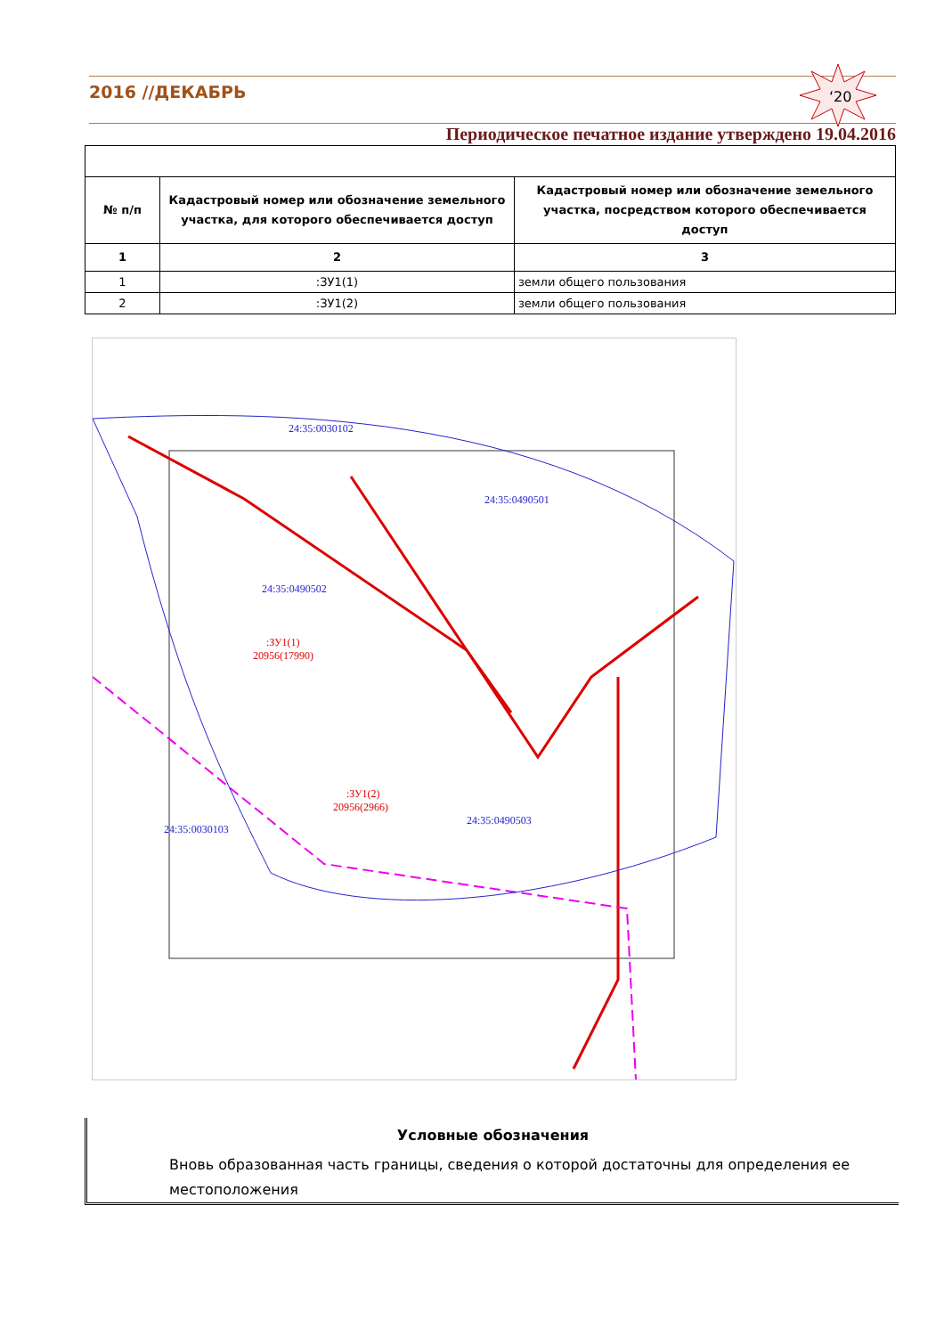2016 //ДЕКАБРЬ
‘20
Периодическое печатное издание утверждено 19.04.2016
| № п/п | Кадастровый номер или обозначение земельного участка, для которого обеспечивается доступ | Кадастровый номер или обозначение земельного участка, посредством которого обеспечивается доступ |
| --- | --- | --- |
| 1 | 2 | 3 |
| 1 | :ЗУ1(1) | земли общего пользования |
| 2 | :ЗУ1(2) | земли общего пользования |
24:35:0030102
24:35:0490501
24:35:0490502
24:35:0490503
24:35:0030103
:ЗУ1(1)
20956(17990)
:ЗУ1(2)
20956(2966)
Условные обозначения
Вновь образованная часть границы, сведения о которой достаточны для определения ее местоположения